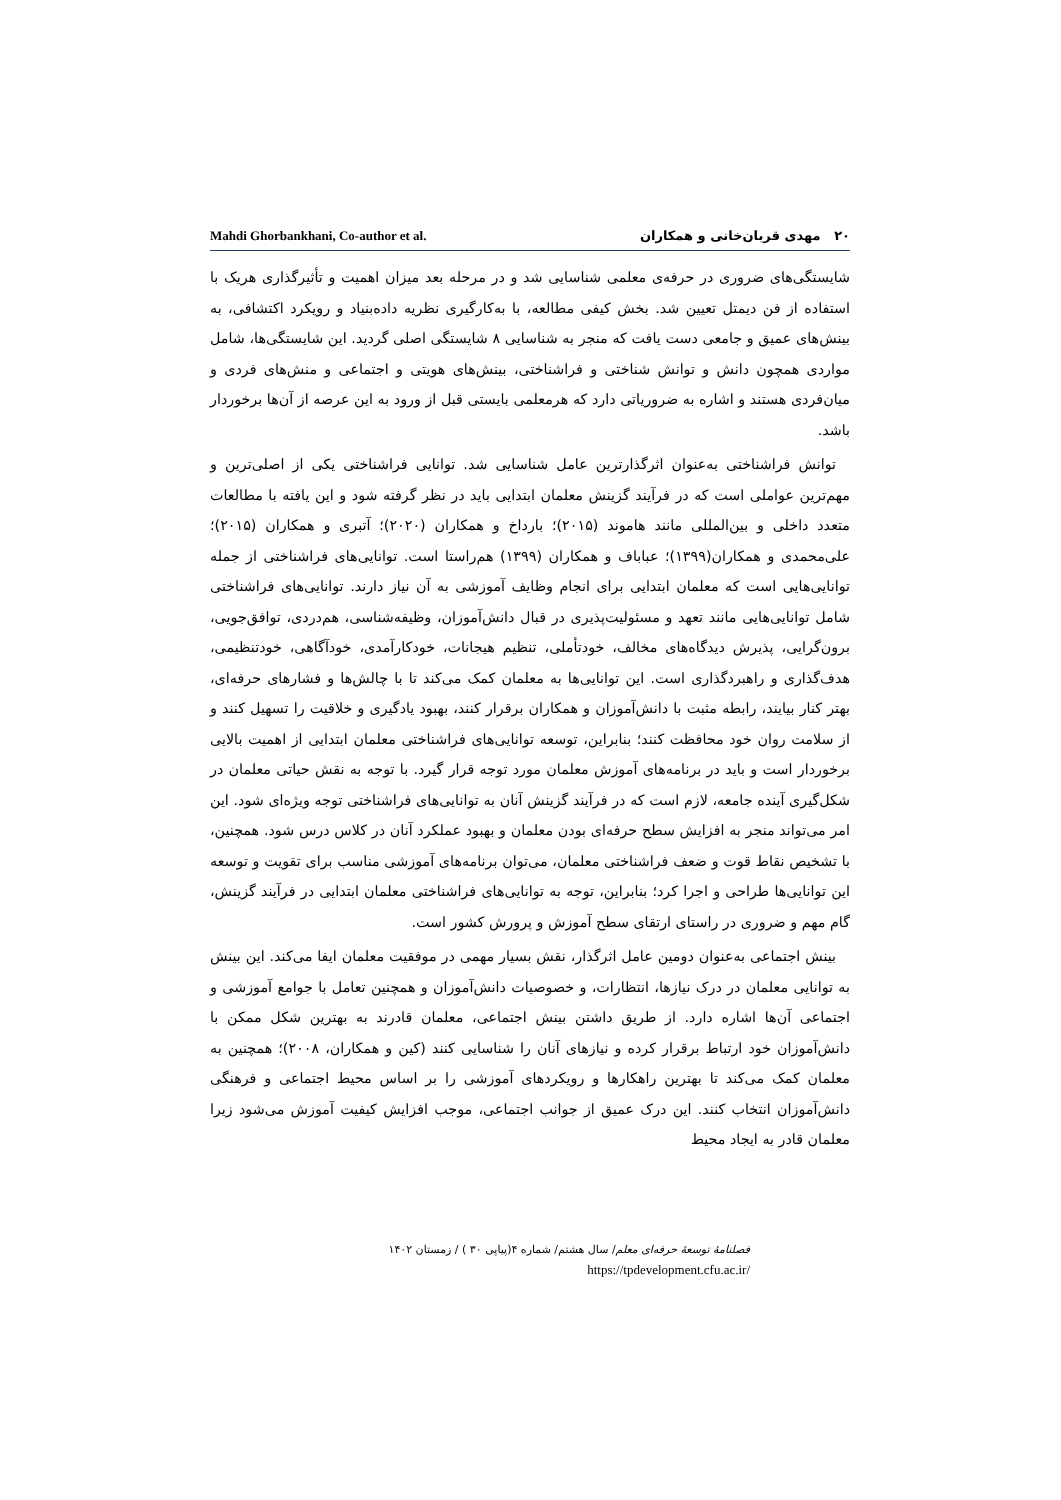Mahdi Ghorbankhani, Co-author et al. ۲۰ مهدی قربان‌خانی و همکاران
شایستگی‌های ضروری در حرفه‌ی معلمی شناسایی شد و در مرحله بعد میزان اهمیت و تأثیرگذاری هریک با استفاده از فن دیمتل تعیین شد. بخش کیفی مطالعه، با به‌کارگیری نظریه داده‌بنیاد و رویکرد اکتشافی، به بینش‌های عمیق و جامعی دست یافت که منجر به شناسایی ۸ شایستگی اصلی گردید. این شایستگی‌ها، شامل مواردی همچون دانش و توانش شناختی و فراشناختی، بینش‌های هویتی و اجتماعی و منش‌های فردی و میان‌فردی هستند و اشاره به ضروریاتی دارد که هرمعلمی بایستی قبل از ورود به این عرصه از آن‌ها برخوردار باشد.
توانش فراشناختی به‌عنوان اثرگذارترین عامل شناسایی شد. توانایی فراشناختی یکی از اصلی‌ترین و مهم‌ترین عواملی است که در فرآیند گزینش معلمان ابتدایی باید در نظر گرفته شود و این یافته با مطالعات متعدد داخلی و بین‌المللی مانند هاموند (۲۰۱۵)؛ بارداخ و همکاران (۲۰۲۰)؛ آتبری و همکاران (۲۰۱۵)؛ علی‌محمدی و همکاران(۱۳۹۹)؛ عباباف و همکاران (۱۳۹۹) هم‌راستا است. توانایی‌های فراشناختی از جمله توانایی‌هایی است که معلمان ابتدایی برای انجام وظایف آموزشی به آن نیاز دارند. توانایی‌های فراشناختی شامل توانایی‌هایی مانند تعهد و مسئولیت‌پذیری در قبال دانش‌آموزان، وظیفه‌شناسی، هم‌دردی، توافق‌جویی، برون‌گرایی، پذیرش دیدگاه‌های مخالف، خودتأملی، تنظیم هیجانات، خودکارآمدی، خودآگاهی، خودتنظیمی، هدف‌گذاری و راهبردگذاری است. این توانایی‌ها به معلمان کمک می‌کند تا با چالش‌ها و فشارهای حرفه‌ای، بهتر کنار بیایند، رابطه مثبت با دانش‌آموزان و همکاران برقرار کنند، بهبود یادگیری و خلاقیت را تسهیل کنند و از سلامت روان خود محافظت کنند؛ بنابراین، توسعه توانایی‌های فراشناختی معلمان ابتدایی از اهمیت بالایی برخوردار است و باید در برنامه‌های آموزش معلمان مورد توجه قرار گیرد. با توجه به نقش حیاتی معلمان در شکل‌گیری آینده جامعه، لازم است که در فرآیند گزینش آنان به توانایی‌های فراشناختی توجه ویژه‌ای شود. این امر می‌تواند منجر به افزایش سطح حرفه‌ای بودن معلمان و بهبود عملکرد آنان در کلاس درس شود. همچنین، با تشخیص نقاط قوت و ضعف فراشناختی معلمان، می‌توان برنامه‌های آموزشی مناسب برای تقویت و توسعه این توانایی‌ها طراحی و اجرا کرد؛ بنابراین، توجه به توانایی‌های فراشناختی معلمان ابتدایی در فرآیند گزینش، گام مهم و ضروری در راستای ارتقای سطح آموزش و پرورش کشور است.
بینش اجتماعی به‌عنوان دومین عامل اثرگذار، نقش بسیار مهمی در موفقیت معلمان ایفا می‌کند. این بینش به توانایی معلمان در درک نیازها، انتظارات، و خصوصیات دانش‌آموزان و همچنین تعامل با جوامع آموزشی و اجتماعی آن‌ها اشاره دارد. از طریق داشتن بینش اجتماعی، معلمان قادرند به بهترین شکل ممکن با دانش‌آموزان خود ارتباط برقرار کرده و نیازهای آنان را شناسایی کنند (کین و همکاران، ۲۰۰۸)؛ همچنین به معلمان کمک می‌کند تا بهترین راهکارها و رویکردهای آموزشی را بر اساس محیط اجتماعی و فرهنگی دانش‌آموزان انتخاب کنند. این درک عمیق از جوانب اجتماعی، موجب افزایش کیفیت آموزش می‌شود زیرا معلمان قادر به ایجاد محیط
فصلنامهٔ توسعهٔ حرفه‌ای معلم/ سال هشتم/ شماره ۴(پیاپی ۳۰ ) / زمستان ۱۴۰۲
https://tpdevelopment.cfu.ac.ir/